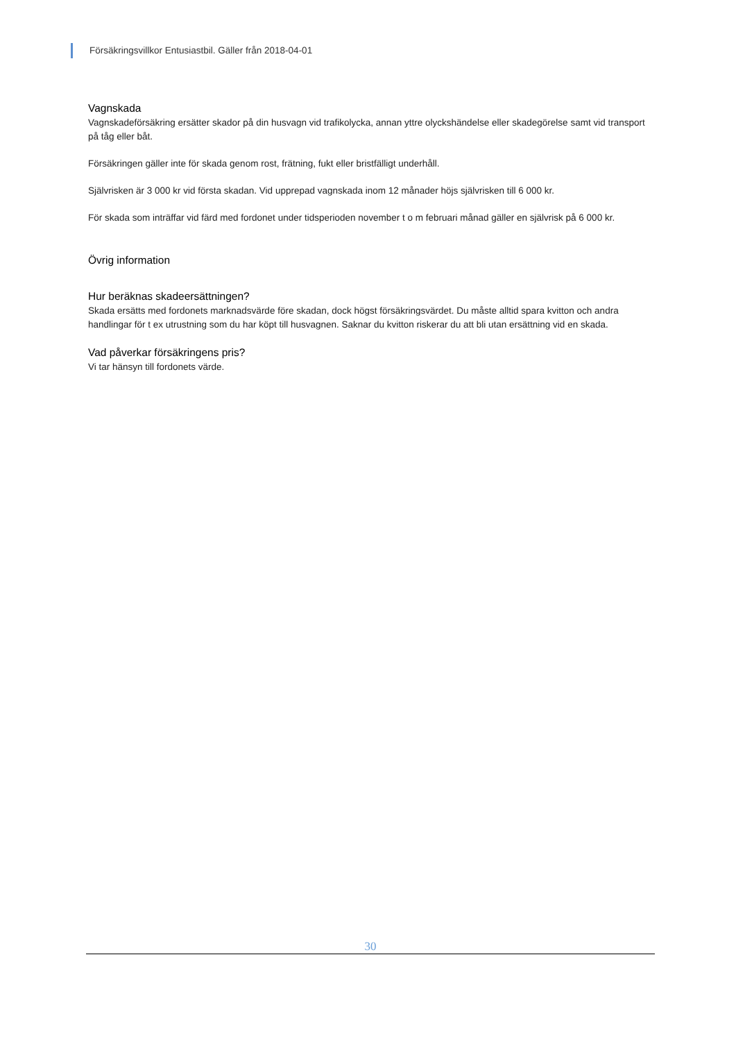Försäkringsvillkor Entusiastbil. Gäller från 2018-04-01
Vagnskada
Vagnskadeförsäkring ersätter skador på din husvagn vid trafikolycka, annan yttre olyckshändelse eller skadegörelse samt vid transport på tåg eller båt.
Försäkringen gäller inte för skada genom rost, frätning, fukt eller bristfälligt underhåll.
Självrisken är 3 000 kr vid första skadan. Vid upprepad vagnskada inom 12 månader höjs självrisken till 6 000 kr.
För skada som inträffar vid färd med fordonet under tidsperioden november t o m februari månad gäller en självrisk på 6 000 kr.
Övrig information
Hur beräknas skadeersättningen?
Skada ersätts med fordonets marknadsvärde före skadan, dock högst försäkringsvärdet. Du måste alltid spara kvitton och andra handlingar för t ex utrustning som du har köpt till husvagnen. Saknar du kvitton riskerar du att bli utan ersättning vid en skada.
Vad påverkar försäkringens pris?
Vi tar hänsyn till fordonets värde.
30